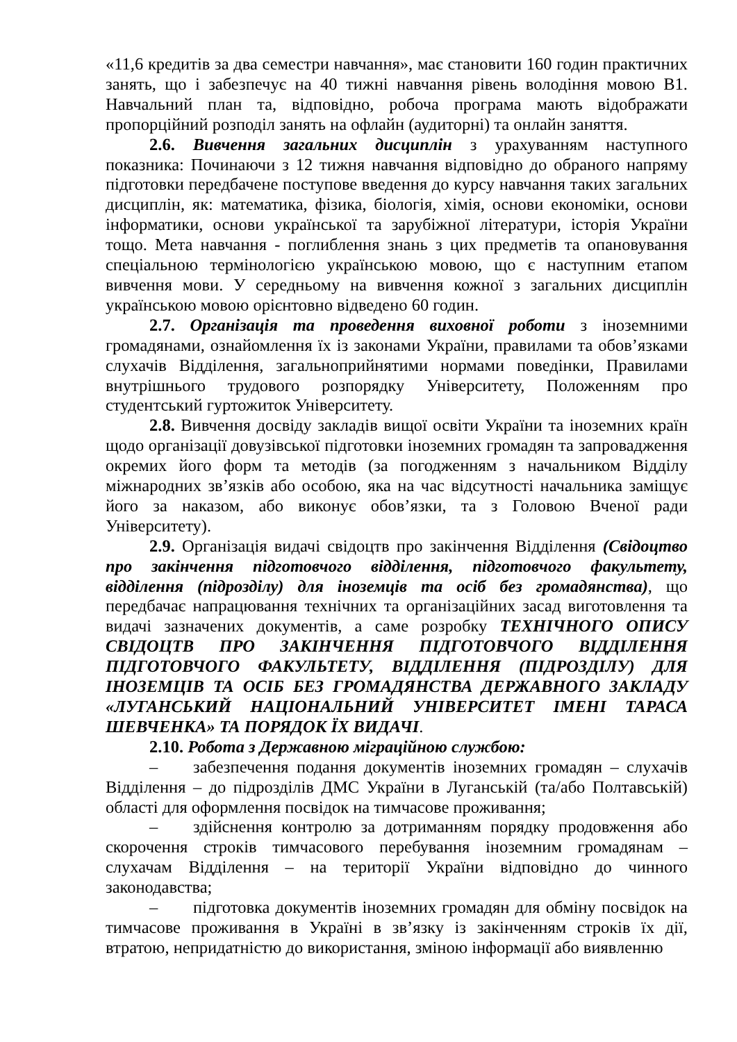«11,6 кредитів за два семестри навчання», має становити 160 годин практичних занять, що і забезпечує на 40 тижні навчання рівень володіння мовою В1. Навчальний план та, відповідно, робоча програма мають відображати пропорційний розподіл занять на офлайн (аудиторні) та онлайн заняття.
2.6. Вивчення загальних дисциплін з урахуванням наступного показника: Починаючи з 12 тижня навчання відповідно до обраного напряму підготовки передбачене поступове введення до курсу навчання таких загальних дисциплін, як: математика, фізика, біологія, хімія, основи економіки, основи інформатики, основи української та зарубіжної літератури, історія України тощо. Мета навчання - поглиблення знань з цих предметів та опановування спеціальною термінологією українською мовою, що є наступним етапом вивчення мови. У середньому на вивчення кожної з загальних дисциплін українською мовою орієнтовно відведено 60 годин.
2.7. Організація та проведення виховної роботи з іноземними громадянами, ознайомлення їх із законами України, правилами та обов’язками слухачів Відділення, загальноприйнятими нормами поведінки, Правилами внутрішнього трудового розпорядку Університету, Положенням про студентський гуртожиток Університету.
2.8. Вивчення досвіду закладів вищої освіти України та іноземних країн щодо організації довузівської підготовки іноземних громадян та запровадження окремих його форм та методів (за погодженням з начальником Відділу міжнародних зв’язків або особою, яка на час відсутності начальника заміщує його за наказом, або виконує обов’язки, та з Головою Вченої ради Університету).
2.9. Організація видачі свідоцтв про закінчення Відділення (Свідоцтво про закінчення підготовчого відділення, підготовчого факультету, відділення (підрозділу) для іноземців та осіб без громадянства), що передбачає напрацювання технічних та організаційних засад виготовлення та видачі зазначених документів, а саме розробку ТЕХНІЧНОГО ОПИСУ СВІДОЦТВ ПРО ЗАКІНЧЕННЯ ПІДГОТОВЧОГО ВІДДІЛЕННЯ ПІДГОТОВЧОГО ФАКУЛЬТЕТУ, ВІДДІЛЕННЯ (ПІДРОЗДІЛУ) ДЛЯ ІНОЗЕМЦІВ ТА ОСІБ БЕЗ ГРОМАДЯНСТВА ДЕРЖАВНОГО ЗАКЛАДУ «ЛУГАНСЬКИЙ НАЦІОНАЛЬНИЙ УНІВЕРСИТЕТ ІМЕНІ ТАРАСА ШЕВЧЕНКА» ТА ПОРЯДОК ЇХ ВИДАЧІ.
2.10. Робота з Державною міграційною службою:
– забезпечення подання документів іноземних громадян – слухачів Відділення – до підрозділів ДМС України в Луганській (та/або Полтавській) області для оформлення посвідок на тимчасове проживання;
– здійснення контролю за дотриманням порядку продовження або скорочення строків тимчасового перебування іноземним громадянам – слухачам Відділення – на території України відповідно до чинного законодавства;
– підготовка документів іноземних громадян для обміну посвідок на тимчасове проживання в Україні в зв’язку із закінченням строків їх дії, втратою, непридатністю до використання, зміною інформації або виявленню